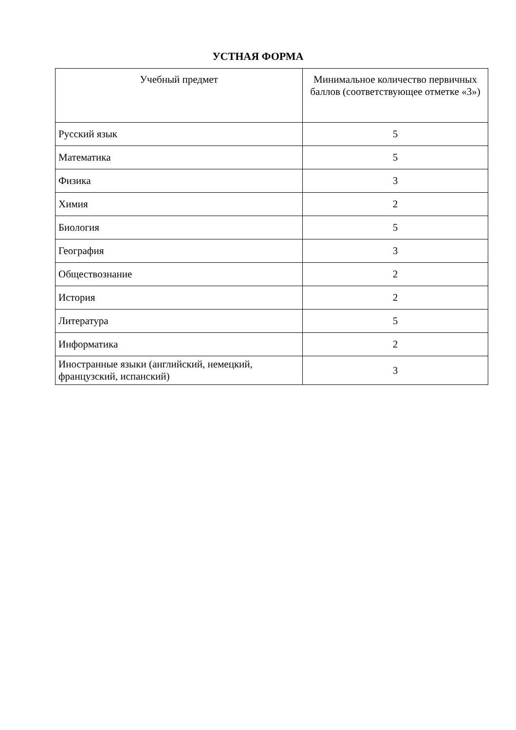УСТНАЯ ФОРМА
| Учебный предмет | Минимальное количество первичных баллов (соответствующее отметке «3») |
| --- | --- |
| Русский язык | 5 |
| Математика | 5 |
| Физика | 3 |
| Химия | 2 |
| Биология | 5 |
| География | 3 |
| Обществознание | 2 |
| История | 2 |
| Литература | 5 |
| Информатика | 2 |
| Иностранные языки (английский, немецкий, французский, испанский) | 3 |